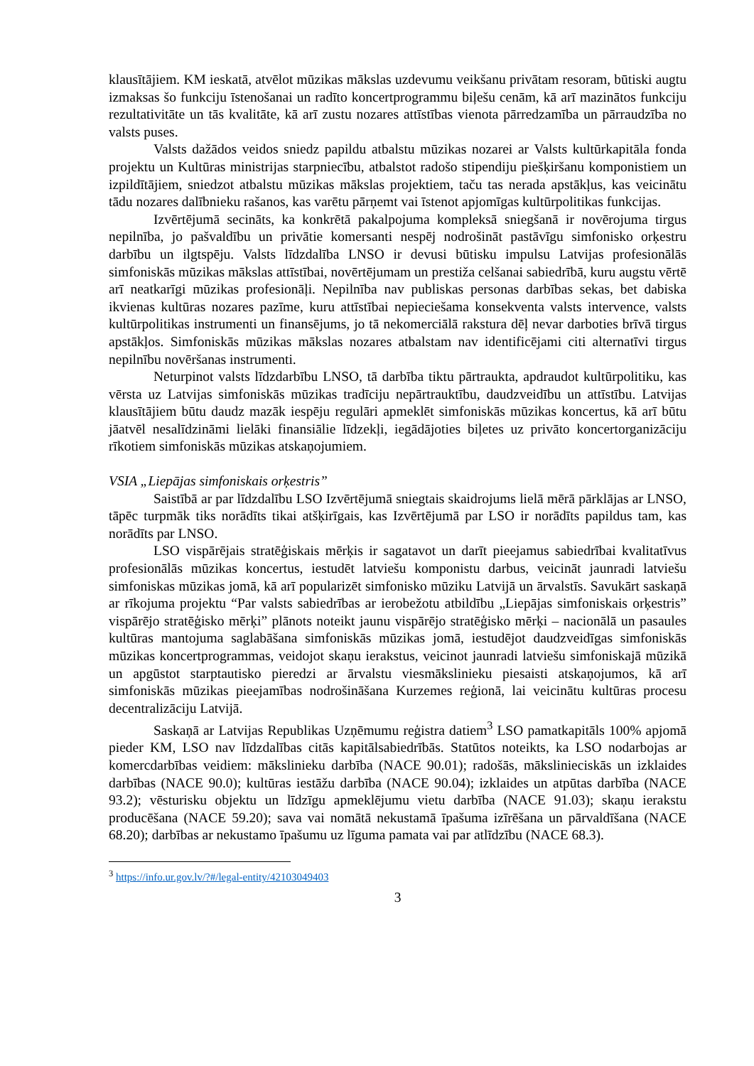klausītājiem. KM ieskatā, atvēlot mūzikas mākslas uzdevumu veikšanu privātam resoram, būtiski augtu izmaksas šo funkciju īstenošanai un radīto koncertprogrammu biļešu cenām, kā arī mazinātos funkciju rezultativitāte un tās kvalitāte, kā arī zustu nozares attīstības vienota pārredzamība un pārraudzība no valsts puses.
Valsts dažādos veidos sniedz papildu atbalstu mūzikas nozarei ar Valsts kultūrkapitāla fonda projektu un Kultūras ministrijas starpniecību, atbalstot radošo stipendiju piešķiršanu komponistiem un izpildītājiem, sniedzot atbalstu mūzikas mākslas projektiem, taču tas nerada apstākļus, kas veicinātu tādu nozares dalībnieku rašanos, kas varētu pārņemt vai īstenot apjomīgas kultūrpolitikas funkcijas.
Izvērtējumā secināts, ka konkrētā pakalpojuma kompleksā sniegšanā ir novērojuma tirgus nepilnība, jo pašvaldību un privātie komersanti nespēj nodrošināt pastāvīgu simfonisko orķestru darbību un ilgtspēju. Valsts līdzdalība LNSO ir devusi būtisku impulsu Latvijas profesionālās simfoniskās mūzikas mākslas attīstībai, novērtējumam un prestiža celšanai sabiedrībā, kuru augstu vērtē arī neatkarīgi mūzikas profesionāļi. Nepilnība nav publiskas personas darbības sekas, bet dabiska ikvienas kultūras nozares pazīme, kuru attīstībai nepieciešama konsekventa valsts intervence, valsts kultūrpolitikas instrumenti un finansējums, jo tā nekomerciālā rakstura dēļ nevar darboties brīvā tirgus apstākļos. Simfoniskās mūzikas mākslas nozares atbalstam nav identificējami citi alternatīvi tirgus nepilnību novēršanas instrumenti.
Neturpinot valsts līdzdarbību LNSO, tā darbība tiktu pārtraukta, apdraudot kultūrpolitiku, kas vērsta uz Latvijas simfoniskās mūzikas tradīciju nepārtrauktību, daudzveidību un attīstību. Latvijas klausītājiem būtu daudz mazāk iespēju regulāri apmeklēt simfoniskās mūzikas koncertus, kā arī būtu jāatvēl nesalīdzināmi lielāki finansiālie līdzekļi, iegādājoties biļetes uz privāto koncertorganizāciju rīkotiem simfoniskās mūzikas atskaņojumiem.
VSIA „Liepājas simfoniskais orķestris”
Saistībā ar par līdzdalību LSO Izvērtējumā sniegtais skaidrojums lielā mērā pārklājas ar LNSO, tāpēc turpmāk tiks norādīts tikai atšķirīgais, kas Izvērtējumā par LSO ir norādīts papildus tam, kas norādīts par LNSO.
LSO vispārējais stratēģiskais mērķis ir sagatavot un darīt pieejamus sabiedrībai kvalitatīvus profesionālās mūzikas koncertus, iestudēt latviešu komponistu darbus, veicināt jaunradi latviešu simfoniskas mūzikas jomā, kā arī popularizēt simfonisko mūziku Latvijā un ārvalstīs. Savukārt saskaņā ar rīkojuma projektu “Par valsts sabiedrības ar ierobežotu atbildību „Liepājas simfoniskais orķestris” vispārējo stratēģisko mērķi” plānots noteikt jaunu vispārējo stratēģisko mērķi – nacionālā un pasaules kultūras mantojuma saglabāšana simfoniskās mūzikas jomā, iestudējot daudzveidīgas simfoniskās mūzikas koncertprogrammas, veidojot skaņu ierakstus, veicinot jaunradi latviešu simfoniskajā mūzikā un apgūstot starptautisko pieredzi ar ārvalstu viesmākslinieku piesaisti atskaņojumos, kā arī simfoniskās mūzikas pieejamības nodrošināšana Kurzemes reģionā, lai veicinātu kultūras procesu decentralizāciju Latvijā.
Saskaņā ar Latvijas Republikas Uzņēmumu reģistra datiem<sup>3</sup> LSO pamatkapitāls 100% apjomā pieder KM, LSO nav līdzdalības citās kapitālsabiedrībās. Statūtos noteikts, ka LSO nodarbojas ar komercdarbības veidiem: mākslinieku darbība (NACE 90.01); radošās, mākslinieciskās un izklaides darbības (NACE 90.0); kultūras iestāžu darbība (NACE 90.04); izklaides un atpūtas darbība (NACE 93.2); vēsturisku objektu un līdzīgu apmeklējumu vietu darbība (NACE 91.03); skaņu ierakstu producēšana (NACE 59.20); sava vai nomātā nekustamā īpašuma izīrēšana un pārvaldīšana (NACE 68.20); darbības ar nekustamo īpašumu uz līguma pamata vai par atlīdzību (NACE 68.3).
<sup>3</sup> https://info.ur.gov.lv/?#/legal-entity/42103049403
3